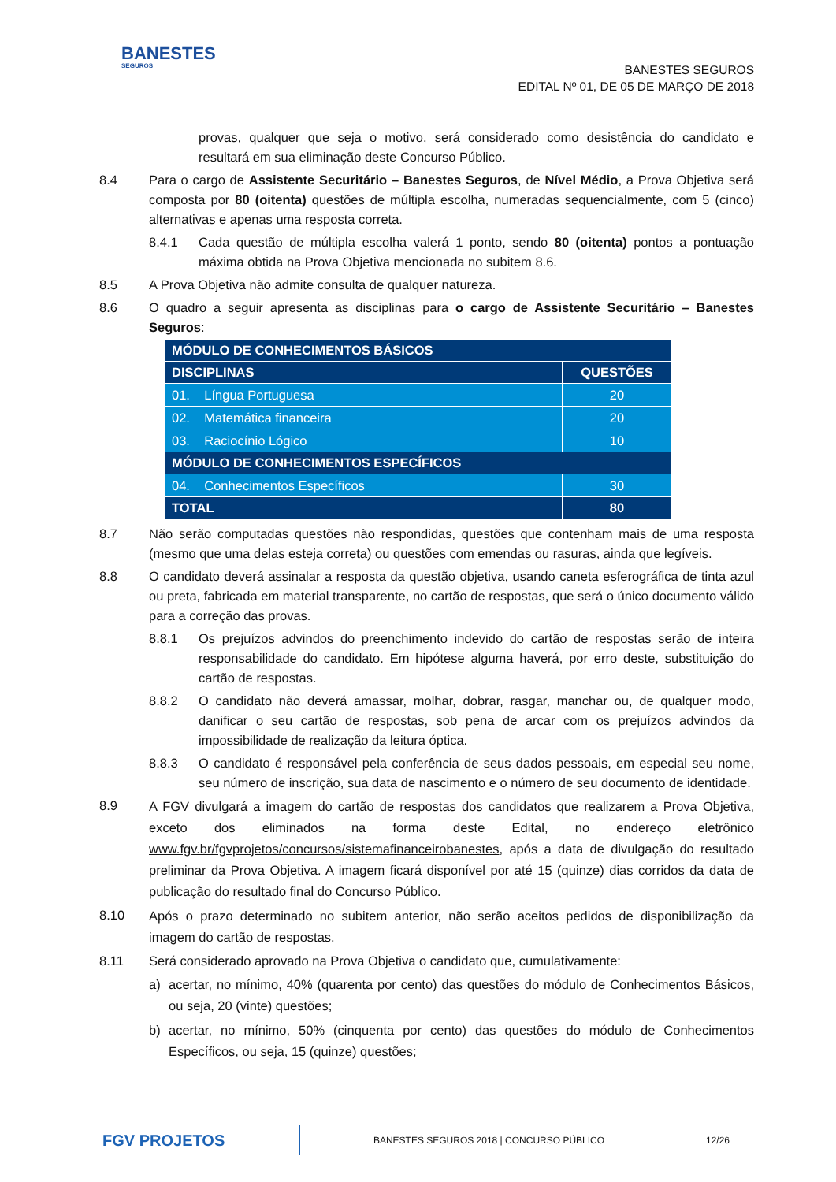BANESTES
SEGUROS
BANESTES SEGUROS
EDITAL Nº 01, DE 05 DE MARÇO DE 2018
provas, qualquer que seja o motivo, será considerado como desistência do candidato e resultará em sua eliminação deste Concurso Público.
8.4 Para o cargo de Assistente Securitário – Banestes Seguros, de Nível Médio, a Prova Objetiva será composta por 80 (oitenta) questões de múltipla escolha, numeradas sequencialmente, com 5 (cinco) alternativas e apenas uma resposta correta.
8.4.1 Cada questão de múltipla escolha valerá 1 ponto, sendo 80 (oitenta) pontos a pontuação máxima obtida na Prova Objetiva mencionada no subitem 8.6.
8.5 A Prova Objetiva não admite consulta de qualquer natureza.
8.6 O quadro a seguir apresenta as disciplinas para o cargo de Assistente Securitário – Banestes Seguros:
| MÓDULO DE CONHECIMENTOS BÁSICOS | |
| --- | --- |
| DISCIPLINAS | QUESTÕES |
| 01. Língua Portuguesa | 20 |
| 02. Matemática financeira | 20 |
| 03. Raciocínio Lógico | 10 |
| MÓDULO DE CONHECIMENTOS ESPECÍFICOS | |
| 04. Conhecimentos Específicos | 30 |
| TOTAL | 80 |
8.7 Não serão computadas questões não respondidas, questões que contenham mais de uma resposta (mesmo que uma delas esteja correta) ou questões com emendas ou rasuras, ainda que legíveis.
8.8 O candidato deverá assinalar a resposta da questão objetiva, usando caneta esferográfica de tinta azul ou preta, fabricada em material transparente, no cartão de respostas, que será o único documento válido para a correção das provas.
8.8.1 Os prejuízos advindos do preenchimento indevido do cartão de respostas serão de inteira responsabilidade do candidato. Em hipótese alguma haverá, por erro deste, substituição do cartão de respostas.
8.8.2 O candidato não deverá amassar, molhar, dobrar, rasgar, manchar ou, de qualquer modo, danificar o seu cartão de respostas, sob pena de arcar com os prejuízos advindos da impossibilidade de realização da leitura óptica.
8.8.3 O candidato é responsável pela conferência de seus dados pessoais, em especial seu nome, seu número de inscrição, sua data de nascimento e o número de seu documento de identidade.
8.9
A FGV divulgará a imagem do cartão de respostas dos candidatos que realizarem a Prova Objetiva, exceto dos eliminados na forma deste Edital, no endereço eletrônico www.fgv.br/fgvprojetos/concursos/sistemafinanceirobanestes, após a data de divulgação do resultado preliminar da Prova Objetiva. A imagem ficará disponível por até 15 (quinze) dias corridos da data de publicação do resultado final do Concurso Público.
8.10
Após o prazo determinado no subitem anterior, não serão aceitos pedidos de disponibilização da imagem do cartão de respostas.
8.11 Será considerado aprovado na Prova Objetiva o candidato que, cumulativamente:
a) acertar, no mínimo, 40% (quarenta por cento) das questões do módulo de Conhecimentos Básicos, ou seja, 20 (vinte) questões;
b) acertar, no mínimo, 50% (cinquenta por cento) das questões do módulo de Conhecimentos Específicos, ou seja, 15 (quinze) questões;
FGV PROJETOS
BANESTES SEGUROS 2018 | CONCURSO PÚBLICO
12/26